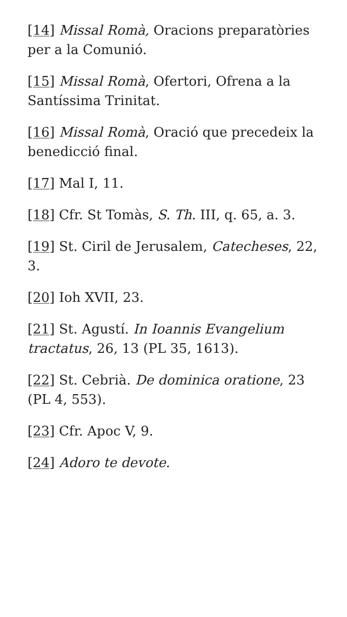[14] Missal Romà, Oracions preparatòries per a la Comunió.
[15] Missal Romà, Ofertori, Ofrena a la Santíssima Trinitat.
[16] Missal Romà, Oració que precedeix la benedicció final.
[17] Mal I, 11.
[18] Cfr. St Tomàs, S. Th. III, q. 65, a. 3.
[19] St. Ciril de Jerusalem, Catecheses, 22, 3.
[20] Ioh XVII, 23.
[21] St. Agustí. In Ioannis Evangelium tractatus, 26, 13 (PL 35, 1613).
[22] St. Cebrià. De dominica oratione, 23 (PL 4, 553).
[23] Cfr. Apoc V, 9.
[24] Adoro te devote.